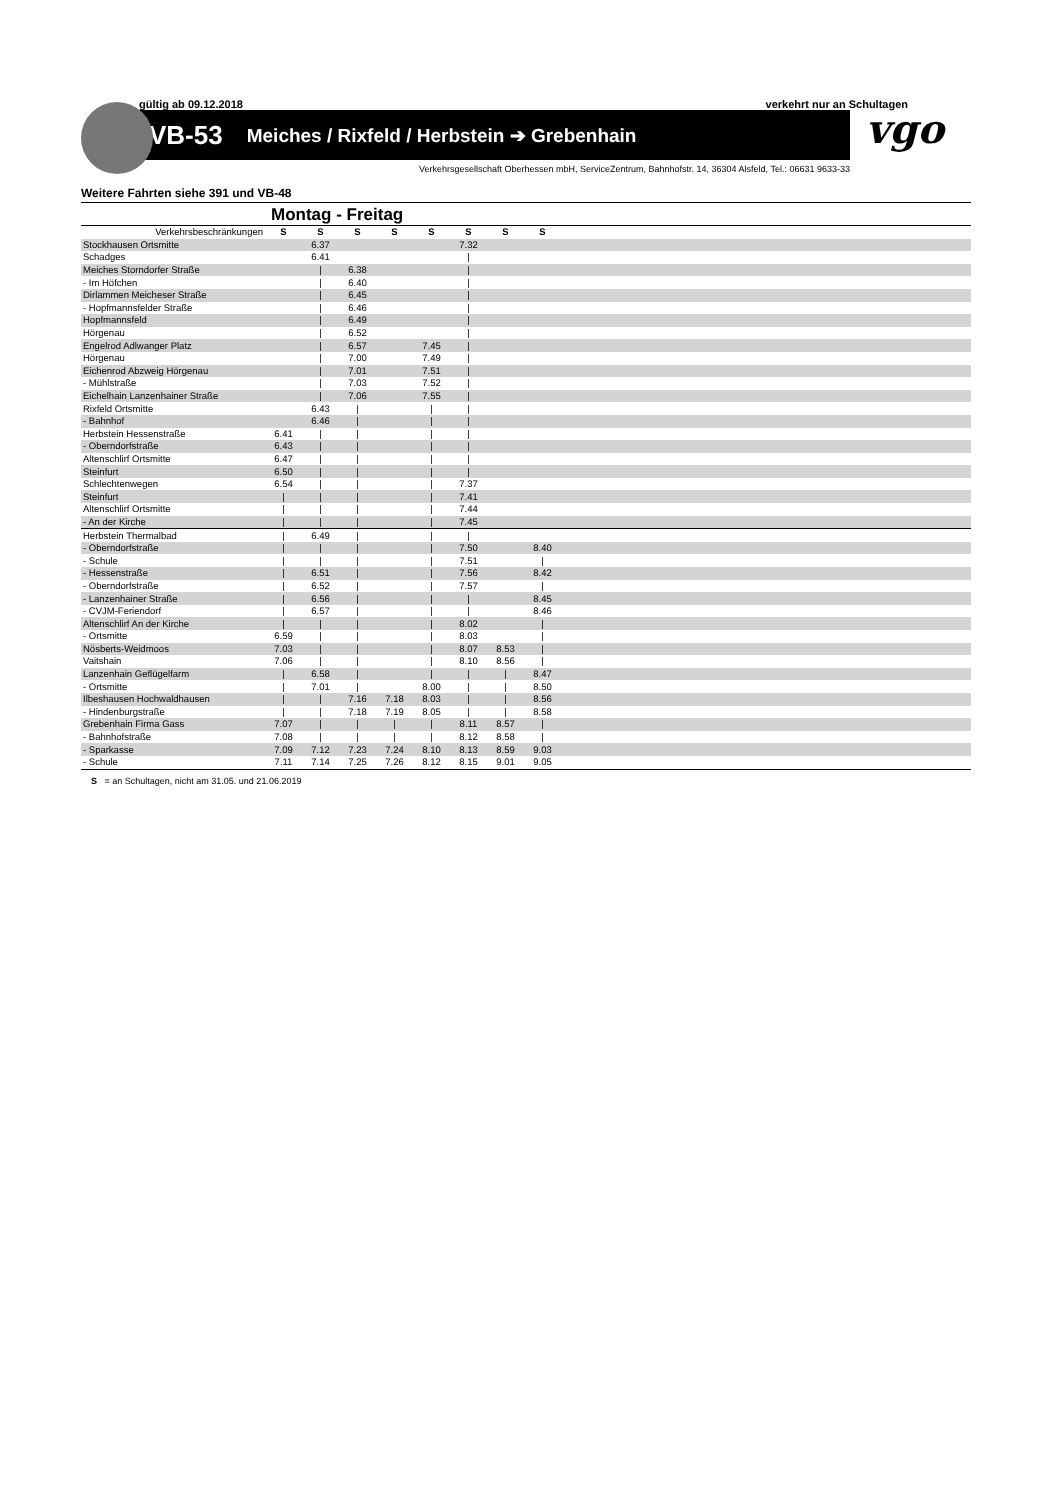gültig ab 09.12.2018 verkehrt nur an Schultagen
VB-53 Meiches / Rixfeld / Herbstein ➔ Grebenhain
vgo
Verkehrsgesellschaft Oberhessen mbH, ServiceZentrum, Bahnhofstr. 14, 36304 Alsfeld, Tel.: 06631 9633-33
Weitere Fahrten siehe 391 und VB-48
Montag - Freitag
| Verkehrsbeschränkungen | S | S | S | S | S | S | S | S | |
| Stockhausen Ortsmitte | | 6.37 | | | | 7.32 | | | |
| Schadges | | 6.41 | | | | / | | | |
| Meiches Storndorfer Straße | | / | 6.38 | | | / | | | |
| - Im Höfchen | | / | 6.40 | | | / | | | |
| Dirlammen Meicheser Straße | | / | 6.45 | | | / | | | |
| - Hopfmannsfelder Straße | | / | 6.46 | | | / | | | |
| Hopfmannsfeld | | / | 6.49 | | | / | | | |
| Hörgenau | | / | 6.52 | | | / | | | |
| Engelrod Adlwanger Platz | | / | 6.57 | | 7.45 | / | | | |
| Hörgenau | | / | 7.00 | | 7.49 | / | | | |
| Eichenrod Abzweig Hörgenau | | / | 7.01 | | 7.51 | / | | | |
| - Mühlstraße | | / | 7.03 | | 7.52 | / | | | |
| Eichelhain Lanzenhainer Straße | | / | 7.06 | | 7.55 | / | | | |
| Rixfeld Ortsmitte | | 6.43 | / | | / | / | | | |
| - Bahnhof | | 6.46 | / | | / | / | | | |
| Herbstein Hessenstraße | 6.41 | / | / | | / | / | | | |
| - Oberndorfstraße | 6.43 | / | / | | / | / | | | |
| Altenschlirf Ortsmitte | 6.47 | / | / | | / | / | | | |
| Steinfurt | 6.50 | / | / | | / | / | | | |
| Schlechtenwegen | 6.54 | / | / | | / | 7.37 | | | |
| Steinfurt | / | / | / | | / | 7.41 | | | |
| Altenschlirf Ortsmitte | / | / | / | | / | 7.44 | | | |
| - An der Kirche | / | / | / | | / | 7.45 | | | |
| Herbstein Thermalbad | / | 6.49 | / | | / | / | | | |
| - Oberndorfstraße | / | / | / | | / | 7.50 | | 8.40 | |
| - Schule | / | / | / | | / | 7.51 | | / | |
| - Hessenstraße | / | 6.51 | / | | / | 7.56 | | 8.42 | |
| - Oberndorfstraße | / | 6.52 | / | | / | 7.57 | | / | |
| - Lanzenhainer Straße | / | 6.56 | / | | / | / | | 8.45 | |
| - CVJM-Feriendorf | / | 6.57 | / | | / | / | | 8.46 | |
| Altenschlirf An der Kirche | / | / | / | | / | 8.02 | | / | |
| - Ortsmitte | 6.59 | / | / | | / | 8.03 | | / | |
| Nösberts-Weidmoos | 7.03 | / | / | | / | 8.07 | 8.53 | / | |
| Vaitshain | 7.06 | / | / | | / | 8.10 | 8.56 | / | |
| Lanzenhain Geflügelfarm | / | 6.58 | / | | / | / | / | 8.47 | |
| - Ortsmitte | / | 7.01 | / | | 8.00 | / | / | 8.50 | |
| Ilbeshausen Hochwaldhausen | / | / | 7.16 | 7.18 | 8.03 | / | / | 8.56 | |
| - Hindenburgstraße | / | / | 7.18 | 7.19 | 8.05 | / | / | 8.58 | |
| Grebenhain Firma Gass | 7.07 | / | / | / | / | 8.11 | 8.57 | / | |
| - Bahnhofstraße | 7.08 | / | / | / | / | 8.12 | 8.58 | / | |
| - Sparkasse | 7.09 | 7.12 | 7.23 | 7.24 | 8.10 | 8.13 | 8.59 | 9.03 | |
| - Schule | 7.11 | 7.14 | 7.25 | 7.26 | 8.12 | 8.15 | 9.01 | 9.05 | |
S = an Schultagen, nicht am 31.05. und 21.06.2019